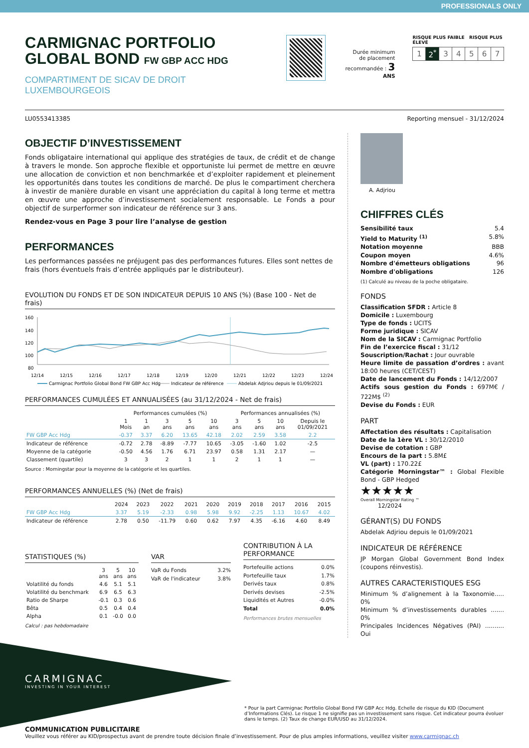PROFESSIONALS ONLY
CARMIGNAC PORTFOLIO
GLOBAL BOND FW GBP ACC HDG
COMPARTIMENT DE SICAV DE DROIT LUXEMBOURGEOIS
Durée minimum
de placement
recommandée : 3 ANS
RISQUE PLUS FAIBLE RISQUE PLUS ÉLEVÉ
| 1 | 2<sup>*</sup> | 3 | 4 | 5 | 6 | 7 |
LU0553413385 Reporting mensuel - 31/12/2024
OBJECTIF D’INVESTISSEMENT
Fonds obligataire international qui applique des stratégies de taux, de crédit et de change à travers le monde. Son approche flexible et opportuniste lui permet de mettre en œuvre une allocation de conviction et non benchmarkée et d’exploiter rapidement et pleinement les opportunités dans toutes les conditions de marché. De plus le compartiment cherchera à investir de manière durable en visant une appréciation du capital à long terme et mettra en œuvre une approche d’investissement socialement responsable. Le Fonds a pour objectif de surperformer son indicateur de référence sur 3 ans.
Rendez-vous en Page 3 pour lire l’analyse de gestion
PERFORMANCES
Les performances passées ne préjugent pas des performances futures. Elles sont nettes de frais (hors éventuels frais d’entrée appliqués par le distributeur).
EVOLUTION DU FONDS ET DE SON INDICATEUR DEPUIS 10 ANS (%) (Base 100 - Net de frais)
160
140
120
100
80
12/14
12/15
12/16
12/17
12/18
12/19
12/20
12/21
12/22
12/23
12/24
Carmignac Portfolio Global Bond FW GBP Acc Hdg
Indicateur de référence
Abdelak Adjriou depuis le 01/09/2021
PERFORMANCES CUMULÉES ET ANNUALISÉES (au 31/12/2024 - Net de frais)
| | Performances cumulées (%) | | | | | Performances annualisées (%) | | | |
| --- | --- | --- | --- | --- | --- | --- | --- | --- | --- |
| | 1 Mois | 1 an | 3 ans | 5 ans | 10 ans | 3 ans | 5 ans | 10 ans | Depuis le 01/09/2021 |
| FW GBP Acc Hdg | -0.37 | 3.37 | 6.20 | 13.65 | 42.18 | 2.02 | 2.59 | 3.58 | 2.2 |
| Indicateur de référence | -0.72 | 2.78 | -8.89 | -7.77 | 10.65 | -3.05 | -1.60 | 1.02 | -2.5 |
| Moyenne de la catégorie | -0.50 | 4.56 | 1.76 | 6.71 | 23.97 | 0.58 | 1.31 | 2.17 | — |
| Classement (quartile) | 3 | 3 | 2 | 1 | 1 | 2 | 1 | 1 | — |
Source : Morningstar pour la moyenne de la catégorie et les quartiles.
PERFORMANCES ANNUELLES (%) (Net de frais)
| | 2024 | 2023 | 2022 | 2021 | 2020 | 2019 | 2018 | 2017 | 2016 | 2015 |
| --- | --- | --- | --- | --- | --- | --- | --- | --- | --- | --- |
| FW GBP Acc Hdg | 3.37 | 5.19 | -2.33 | 0.98 | 5.98 | 9.92 | -2.25 | 1.13 | 10.67 | 4.02 |
| Indicateur de référence | 2.78 | 0.50 | -11.79 | 0.60 | 0.62 | 7.97 | 4.35 | -6.16 | 4.60 | 8.49 |
STATISTIQUES (%)
| | 3 ans | 5 ans | 10 ans |
| --- | --- | --- | --- |
| Volatilité du fonds | 4.6 | 5.1 | 5.1 |
| Volatilité du benchmark | 6.9 | 6.5 | 6.3 |
| Ratio de Sharpe | -0.1 | 0.3 | 0.6 |
| Bêta | 0.5 | 0.4 | 0.4 |
| Alpha | 0.1 | -0.0 | 0.0 |
Calcul : pas hebdomadaire
VAR
VaR du Fonds 3.2%
VaR de l'indicateur 3.8%
CONTRIBUTION À LA PERFORMANCE
Portefeuille actions 0.0%
Portefeuille taux 1.7%
Derivés taux 0.8%
Derivés devises -2.5%
Liquidités et Autres -0.0%
Total 0.0%
Performances brutes mensuelles
A. Adjriou
CHIFFRES CLÉS
Sensibilité taux 5.4
Yield to Maturity <sup>(1)</sup> 5.8%
Notation moyenne BBB
Coupon moyen 4.6%
Nombre d'émetteurs obligations 96
Nombre d'obligations 126
(1) Calculé au niveau de la poche obligataire.
FONDS
Classification SFDR : Article 8
Domicile : Luxembourg
Type de fonds : UCITS
Forme juridique : SICAV
Nom de la SICAV : Carmignac Portfolio
Fin de l’exercice fiscal : 31/12
Souscription/Rachat : Jour ouvrable
Heure limite de passation d’ordres : avant 18:00 heures (CET/CEST)
Date de lancement du Fonds : 14/12/2007
Actifs sous gestion du Fonds : 697M€ / 722M$ <sup>(2)</sup>
Devise du Fonds : EUR
PART
Affectation des résultats : Capitalisation
Date de la 1ère VL : 30/12/2010
Devise de cotation : GBP
Encours de la part : 5.8M£
VL (part) : 170.22£
Catégorie Morningstar™ : Global Flexible Bond - GBP Hedged
★★★★★
Overall Morningstar Rating ™
12/2024
GÉRANT(S) DU FONDS
Abdelak Adjriou depuis le 01/09/2021
INDICATEUR DE RÉFÉRENCE
JP Morgan Global Government Bond Index (coupons réinvestis).
AUTRES CARACTERISTIQUES ESG
Minimum % d’alignement à la Taxonomie..... 0%
Minimum % d’investissements durables ....... 0%
Principales Incidences Négatives (PAI) .......... Oui
CARMIGNAC
INVESTING IN YOUR INTEREST
* Pour la part Carmignac Portfolio Global Bond FW GBP Acc Hdg. Echelle de risque du KID (Document d’Informations Clés). Le risque 1 ne signifie pas un investissement sans risque. Cet indicateur pourra évoluer dans le temps. (2) Taux de change EUR/USD au 31/12/2024.
COMMUNICATION PUBLICITAIRE
Veuillez vous référer au KID/prospectus avant de prendre toute décision finale d’investissement. Pour de plus amples informations, veuillez visiter www.carmignac.ch